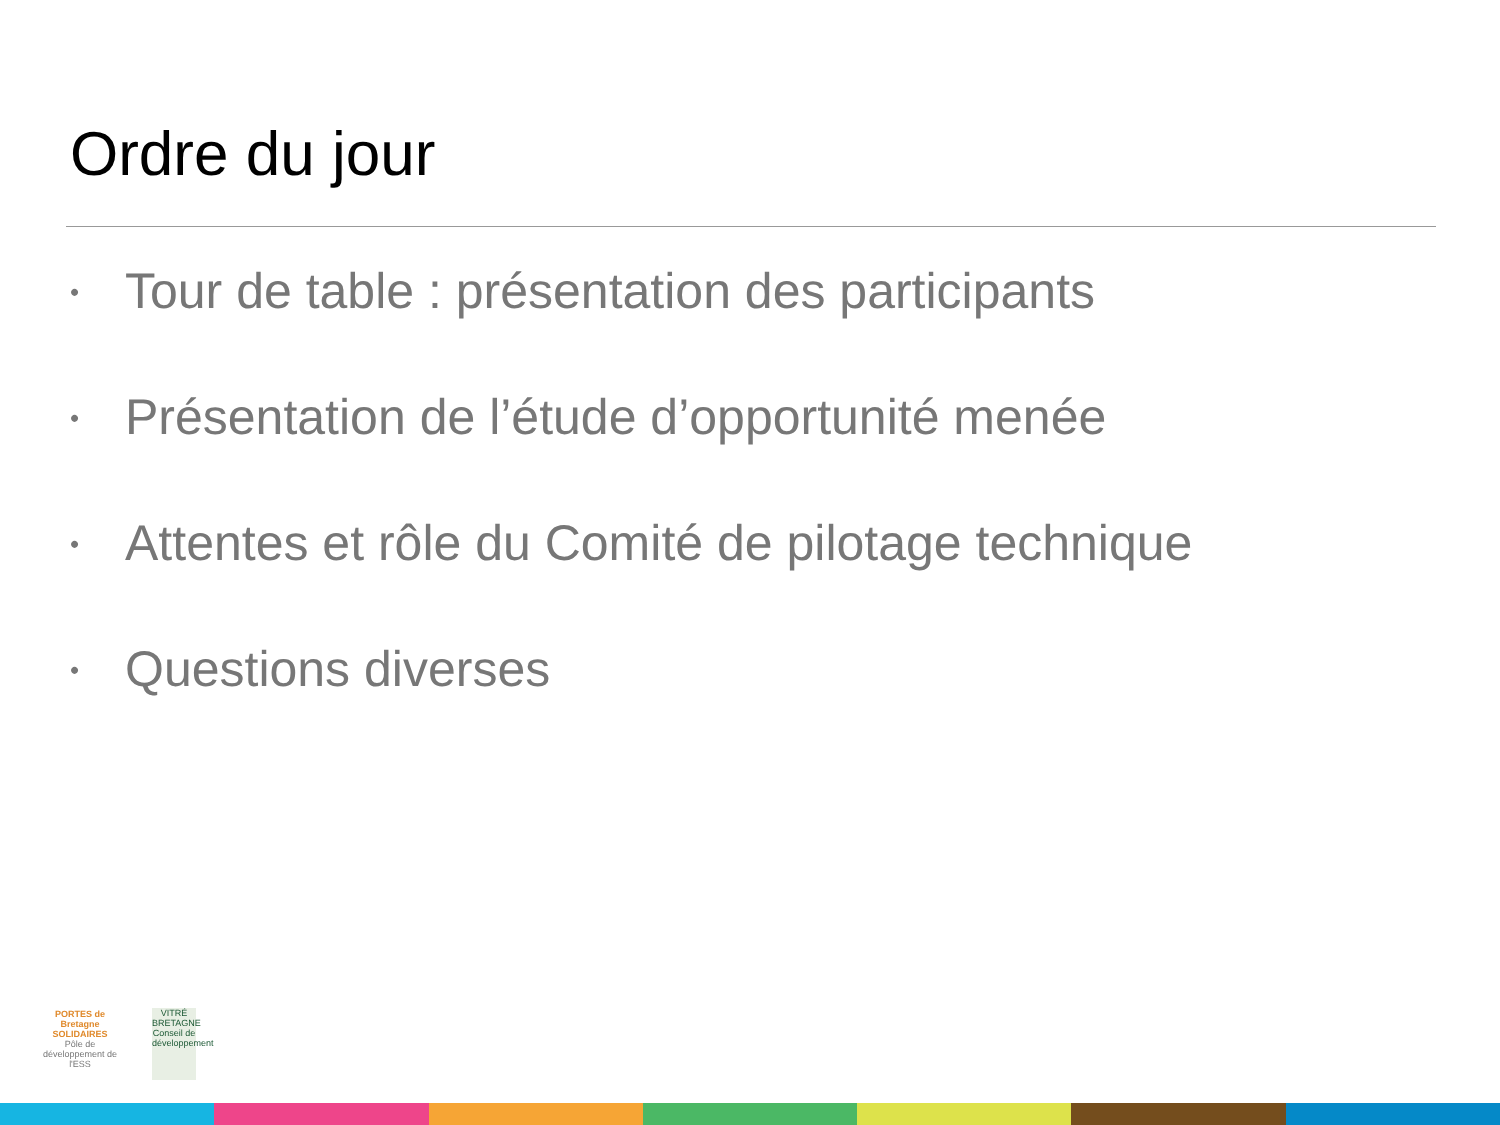Ordre du jour
• Tour de table : présentation des participants
• Présentation de l’étude d’opportunité menée
• Attentes et rôle du Comité de pilotage technique
• Questions diverses
PORTES de Bretagne SOLIDAIRES
Pôle de développement de l'ESS
VITRÉ BRETAGNE
Conseil de développement